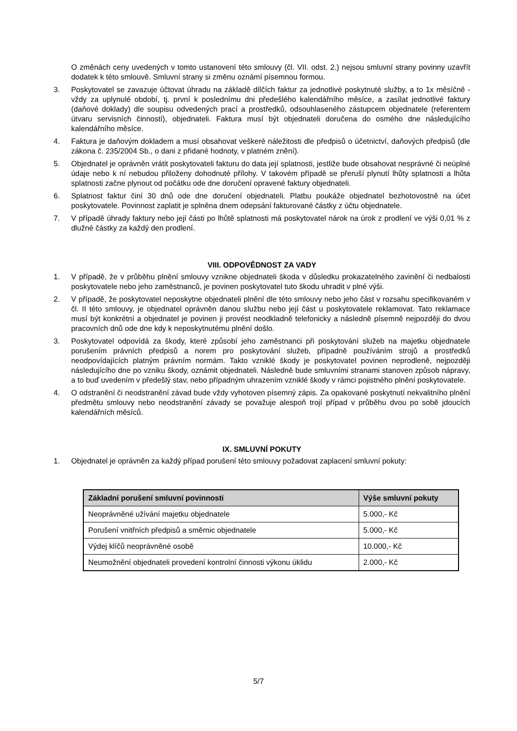O změnách ceny uvedených v tomto ustanovení této smlouvy (čl. VII. odst. 2.) nejsou smluvní strany povinny uzavřít dodatek k této smlouvě. Smluvní strany si změnu oznámí písemnou formou.
3. Poskytovatel se zavazuje účtovat úhradu na základě dílčích faktur za jednotlivé poskytnuté služby, a to 1x měsíčně - vždy za uplynulé období, tj. první k poslednímu dni předešlého kalendářního měsíce, a zasílat jednotlivé faktury (daňové doklady) dle soupisu odvedených prací a prostředků, odsouhlaseného zástupcem objednatele (referentem útvaru servisních činností), objednateli. Faktura musí být objednateli doručena do osmého dne následujícího kalendářního měsíce.
4. Faktura je daňovým dokladem a musí obsahovat veškeré náležitosti dle předpisů o účetnictví, daňových předpisů (dle zákona č. 235/2004 Sb., o dani z přidané hodnoty, v platném znění).
5. Objednatel je oprávněn vrátit poskytovateli fakturu do data její splatnosti, jestliže bude obsahovat nesprávné či neúplné údaje nebo k ní nebudou přiloženy dohodnuté přílohy. V takovém případě se přeruší plynutí lhůty splatnosti a lhůta splatnosti začne plynout od počátku ode dne doručení opravené faktury objednateli.
6. Splatnost faktur činí 30 dnů ode dne doručení objednateli. Platbu poukáže objednatel bezhotovostně na účet poskytovatele. Povinnost zaplatit je splněna dnem odepsání fakturované částky z účtu objednatele.
7. V případě úhrady faktury nebo její části po lhůtě splatnosti má poskytovatel nárok na úrok z prodlení ve výši 0,01 % z dlužné částky za každý den prodlení.
VIII. ODPOVĚDNOST ZA VADY
1. V případě, že v průběhu plnění smlouvy vznikne objednateli škoda v důsledku prokazatelného zavinění či nedbalosti poskytovatele nebo jeho zaměstnanců, je povinen poskytovatel tuto škodu uhradit v plné výši.
2. V případě, že poskytovatel neposkytne objednateli plnění dle této smlouvy nebo jeho část v rozsahu specifikovaném v čl. II této smlouvy, je objednatel oprávněn danou službu nebo její část u poskytovatele reklamovat. Tato reklamace musí být konkrétní a objednatel je povinen ji provést neodkladně telefonicky a následně písemně nejpozději do dvou pracovních dnů ode dne kdy k neposkytnutému plnění došlo.
3. Poskytovatel odpovídá za škody, které způsobí jeho zaměstnanci při poskytování služeb na majetku objednatele porušením právních předpisů a norem pro poskytování služeb, případně používáním strojů a prostředků neodpovídajících platným právním normám. Takto vzniklé škody je poskytovatel povinen neprodleně, nejpozději následujícího dne po vzniku škody, oznámit objednateli. Následně bude smluvními stranami stanoven způsob nápravy, a to buď uvedením v předešlý stav, nebo případným uhrazením vzniklé škody v rámci pojistného plnění poskytovatele.
4. O odstranění či neodstranění závad bude vždy vyhotoven písemný zápis. Za opakované poskytnutí nekvalitního plnění předmětu smlouvy nebo neodstranění závady se považuje alespoň trojí případ v průběhu dvou po sobě jdoucích kalendářních měsíců.
IX. SMLUVNÍ POKUTY
1. Objednatel je oprávněn za každý případ porušení této smlouvy požadovat zaplacení smluvní pokuty:
| Základní porušení smluvní povinnosti | Výše smluvní pokuty |
| --- | --- |
| Neoprávněné užívání majetku objednatele | 5.000,- Kč |
| Porušení vnitřních předpisů a směrnic objednatele | 5.000,- Kč |
| Výdej klíčů neoprávněné osobě | 10.000,- Kč |
| Neumožnění objednateli provedení kontrolní činnosti výkonu úklidu | 2.000,- Kč |
5/7